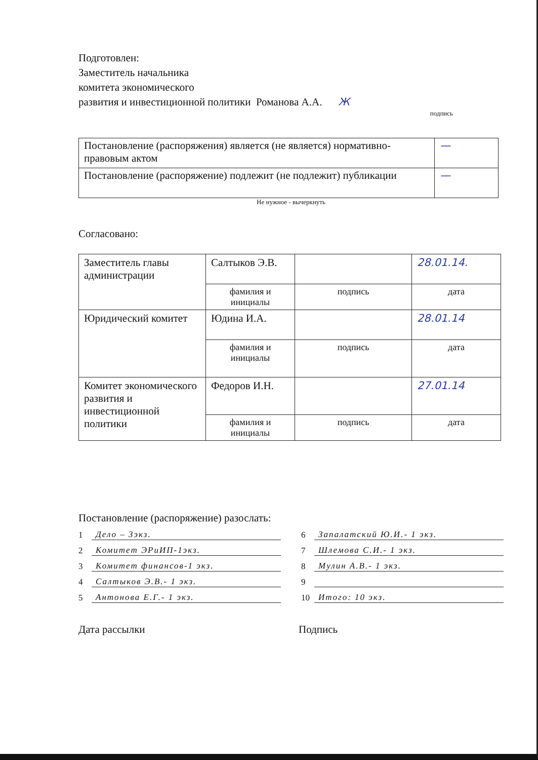Подготовлен:
Заместитель начальника
комитета экономического
развития и инвестиционной политики Романова А.А. Ж
подпись
| Постановление (распоряжения) является (не является) нормативно-правовым актом | — |
| Постановление (распоряжение) подлежит (не подлежит) публикации | — |
Не нужное - вычеркнуть
Согласовано:
| Заместитель главы администрации | Салтыков Э.В. | | 28.01.14. |
| | фамилия и инициалы | подпись | дата |
| Юридический комитет | Юдина И.А. | | 28.01.14 |
| | фамилия и инициалы | подпись | дата |
| Комитет экономического развития и инвестиционной политики | Федоров И.Н. | | 27.01.14 |
| | фамилия и инициалы | подпись | дата |
Постановление (распоряжение) разослать:
1 Дело – 3экз.
2 Комитет ЭРиИП-1экз.
3 Комитет финансов-1 экз.
4 Салтыков Э.В.- 1 экз.
5 Антонова Е.Г.- 1 экз.
6 Запалатский Ю.И.- 1 экз.
7 Шлемова С.И.- 1 экз.
8 Мулин А.В.- 1 экз.
9
10 Итого: 10 экз.
Дата рассылки Подпись